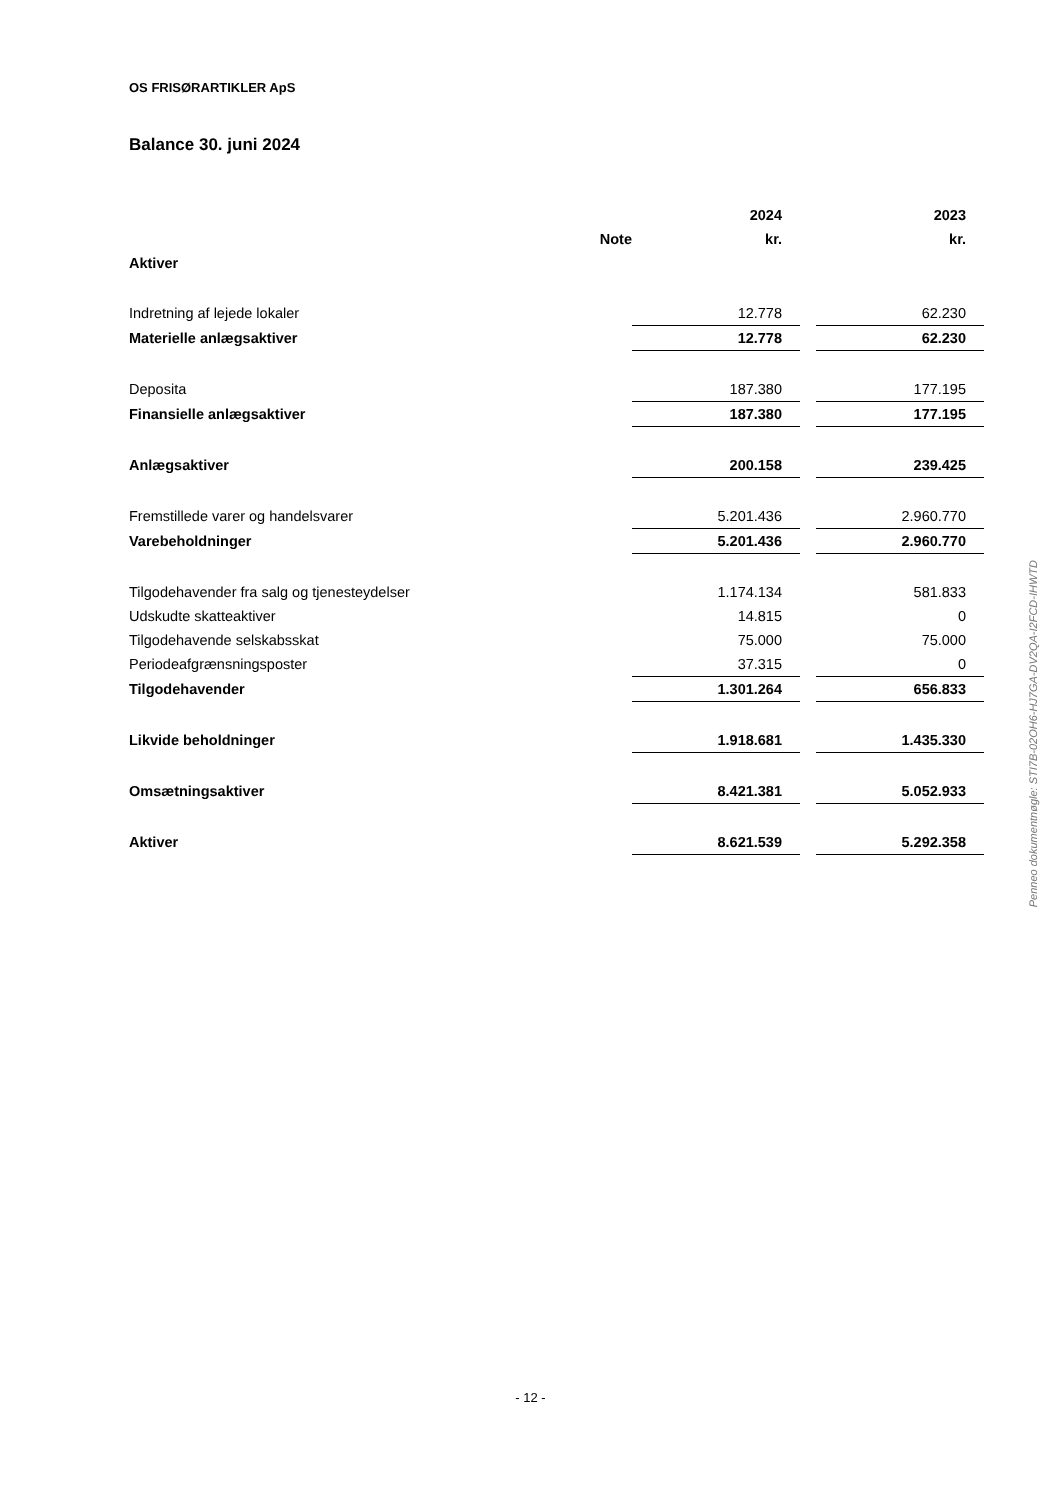OS FRISØRARTIKLER ApS
Balance 30. juni 2024
| | | 2024 | | 2023 |
| --- | --- | --- | --- | --- |
| | Note | kr. | | kr. |
| Aktiver | | | | |
| Indretning af lejede lokaler | | 12.778 | | 62.230 |
| Materielle anlægsaktiver | | 12.778 | | 62.230 |
| Deposita | | 187.380 | | 177.195 |
| Finansielle anlægsaktiver | | 187.380 | | 177.195 |
| Anlægsaktiver | | 200.158 | | 239.425 |
| Fremstillede varer og handelsvarer | | 5.201.436 | | 2.960.770 |
| Varebeholdninger | | 5.201.436 | | 2.960.770 |
| Tilgodehavender fra salg og tjenesteydelser | | 1.174.134 | | 581.833 |
| Udskudte skatteaktiver | | 14.815 | | 0 |
| Tilgodehavende selskabsskat | | 75.000 | | 75.000 |
| Periodeafgrænsningsposter | | 37.315 | | 0 |
| Tilgodehavender | | 1.301.264 | | 656.833 |
| Likvide beholdninger | | 1.918.681 | | 1.435.330 |
| Omsætningsaktiver | | 8.421.381 | | 5.052.933 |
| Aktiver | | 8.621.539 | | 5.292.358 |
Penneo dokumentnøgle: STI7B-02OH6-HJ7GA-DV2QA-I2FCD-IHWTD
- 12 -